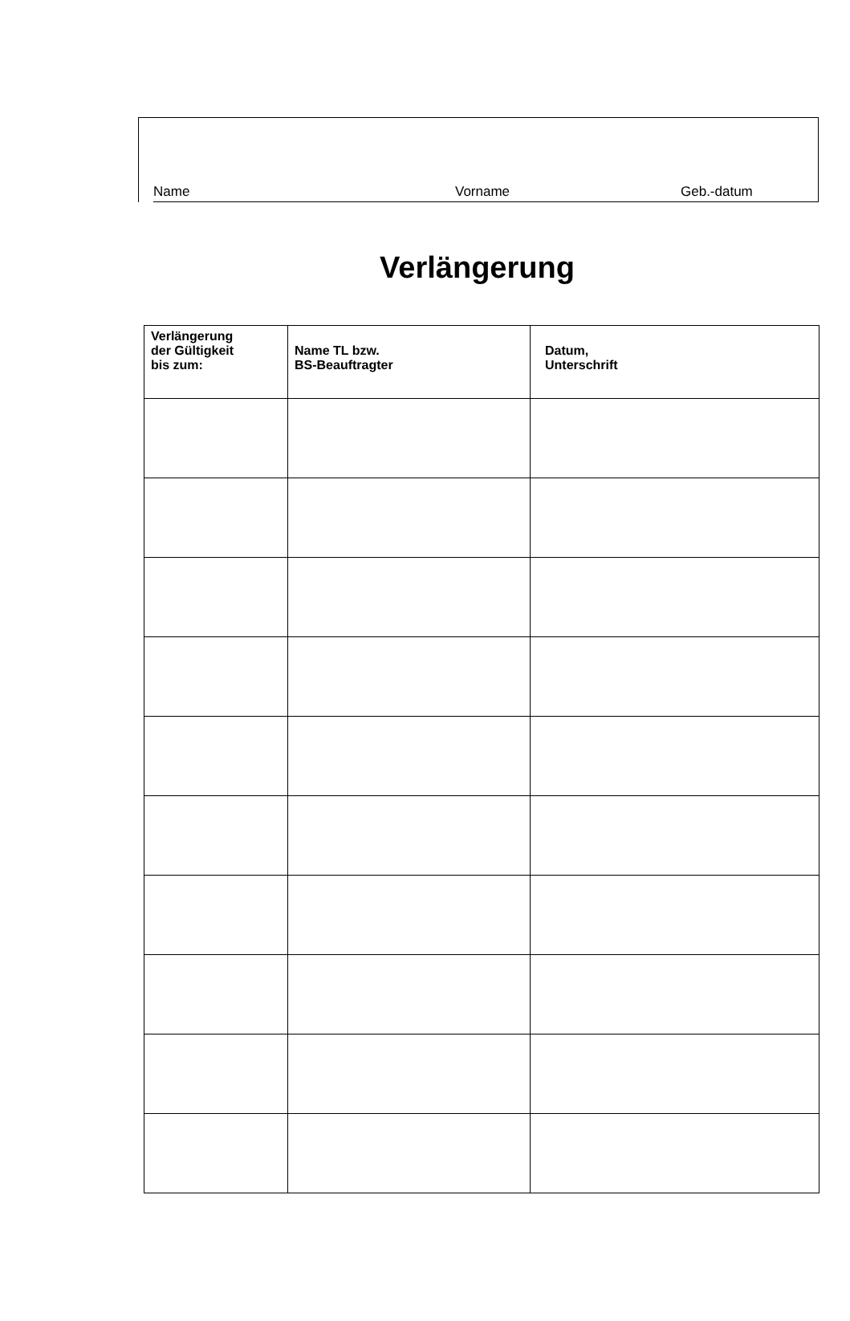Name Vorname Geb.-datum
Verlängerung
| Verlängerung der Gültigkeit bis zum: | Name TL bzw. BS-Beauftragter | Datum, Unterschrift |
| --- | --- | --- |